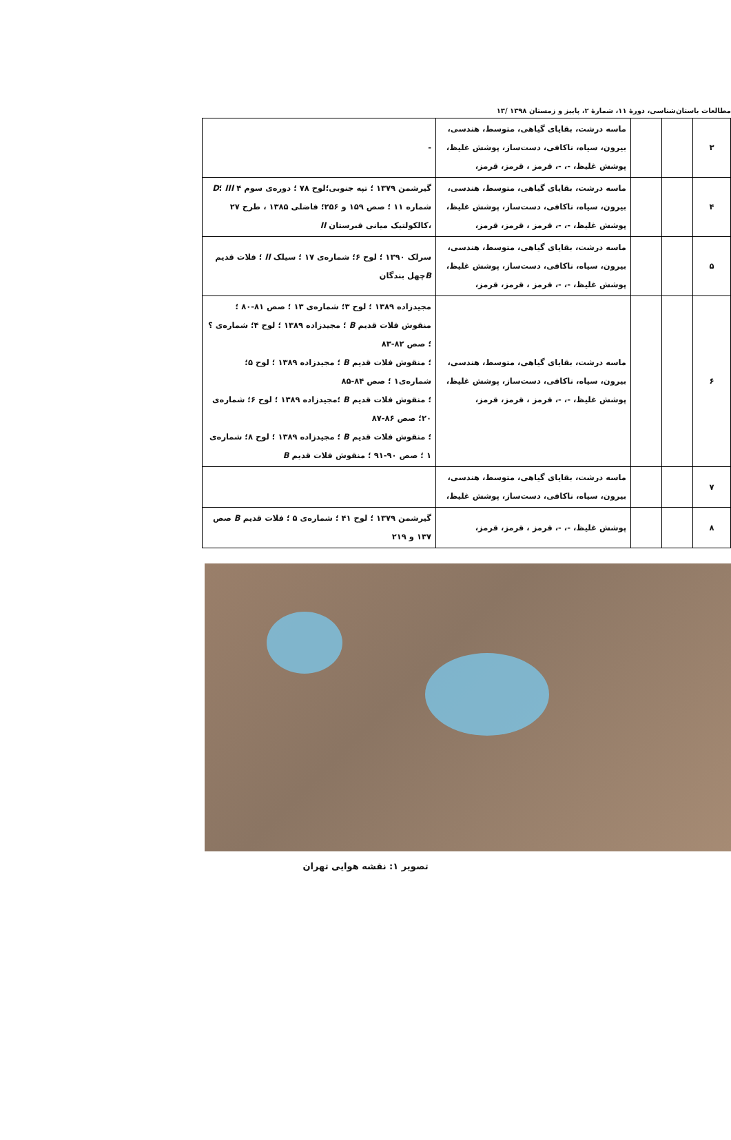مطالعات باستان‌شناسی، دورهٔ ۱۱، شمارهٔ ۲، پاییز و زمستان ۱۳۹۸ /۱۳
| ۳ | | | ماسه درشت، بقایای گیاهی، متوسط، هندسی، بیرون، سیاه، ناکافی، دست‌ساز، پوشش غلیظ، پوشش غلیظ، -، -، قرمز ، قرمز، قرمز، | - |
| ۴ | | | ماسه درشت، بقایای گیاهی، متوسط، هندسی، بیرون، سیاه، ناکافی، دست‌ساز، پوشش غلیظ، پوشش غلیظ، -، -، قرمز ، قرمز، قرمز، | گیرشمن ۱۳۷۹ ؛ تپه جنوبی؛لوح ۷۸ ؛ دوره‌ی سوم ۴ III ؛ D شماره ۱۱ ؛ صص ۱۵۹ و ۲۵۶؛ فاضلی ۱۳۸۵ ، طرح ۲۷ ،کالکولتیک میانی قبرستان II |
| ۵ | | | ماسه درشت، بقایای گیاهی، متوسط، هندسی، بیرون، سیاه، ناکافی، دست‌ساز، پوشش غلیظ، پوشش غلیظ، -، -، قرمز ، قرمز، قرمز، | سرلک ۱۳۹۰ ؛ لوح ۶؛ شماره‌ی ۱۷ ؛ سیلک II ؛ فلات قدیم B چهل بندگان |
| ۶ | | | ماسه درشت، بقایای گیاهی، متوسط، هندسی، بیرون، سیاه، ناکافی، دست‌ساز، پوشش غلیظ، پوشش غلیظ، -، -، قرمز ، قرمز، قرمز، | مجیدزاده ۱۳۸۹ ؛ لوح ۳؛ شماره‌ی ۱۳ ؛ صص ۸۱-۸۰ ؛ منقوش فلات قدیم B ؛ مجیدزاده ۱۳۸۹ ؛ لوح ۴؛ شماره‌ی ؟ ؛ صص ۸۲-۸۳ ؛ منقوش فلات قدیم B ؛ مجیدزاده ۱۳۸۹ ؛ لوح ۵؛ شماره‌ی۱ ؛ صص ۸۴-۸۵ ؛ منقوش فلات قدیم B ؛مجیدزاده ۱۳۸۹ ؛ لوح ۶؛ شماره‌ی ۲۰؛ صص ۸۶-۸۷ ؛ منقوش فلات قدیم B ؛ مجیدزاده ۱۳۸۹ ؛ لوح ۸؛ شماره‌ی ۱ ؛ صص ۹۰-۹۱ ؛ منقوش فلات قدیم B |
| ۷ | | | ماسه درشت، بقایای گیاهی، متوسط، هندسی، بیرون، سیاه، ناکافی، دست‌ساز، پوشش غلیظ، | |
| ۸ | | | پوشش غلیظ، -، -، قرمز ، قرمز، قرمز، | گیرشمن ۱۳۷۹ ؛ لوح ۴۱ ؛ شماره‌ی ۵ ؛ فلات قدیم B صص ۱۳۷ و ۲۱۹ |
تصویر ۱: نقشه هوایی تهران